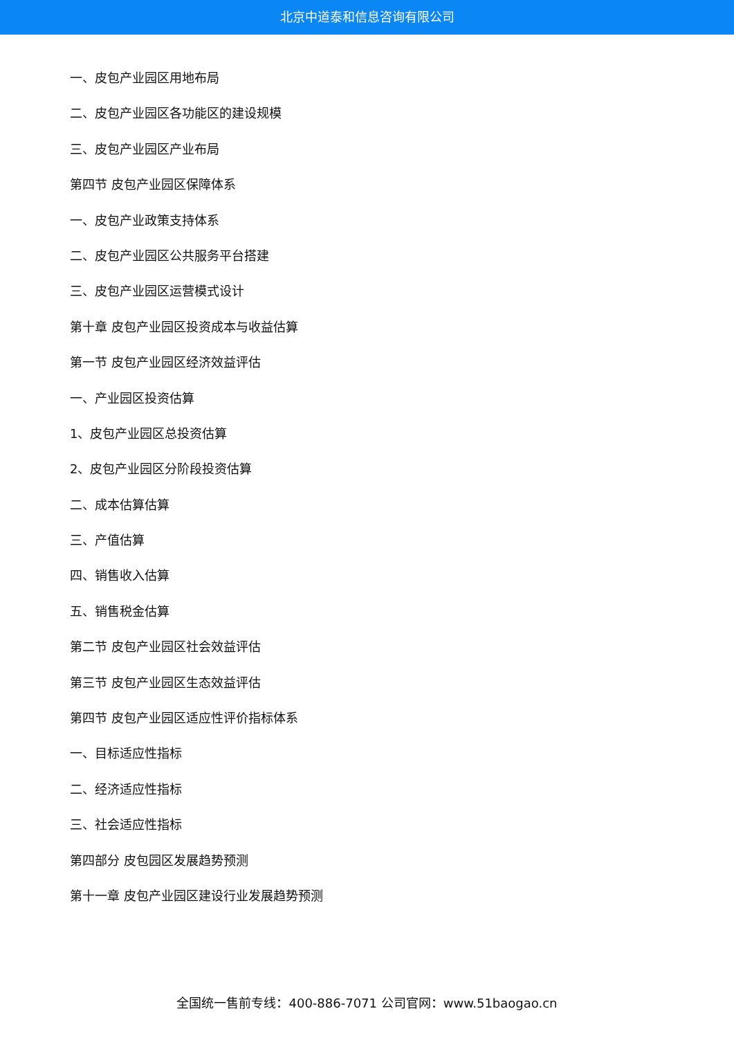北京中道泰和信息咨询有限公司
一、皮包产业园区用地布局
二、皮包产业园区各功能区的建设规模
三、皮包产业园区产业布局
第四节 皮包产业园区保障体系
一、皮包产业政策支持体系
二、皮包产业园区公共服务平台搭建
三、皮包产业园区运营模式设计
第十章 皮包产业园区投资成本与收益估算
第一节 皮包产业园区经济效益评估
一、产业园区投资估算
1、皮包产业园区总投资估算
2、皮包产业园区分阶段投资估算
二、成本估算估算
三、产值估算
四、销售收入估算
五、销售税金估算
第二节 皮包产业园区社会效益评估
第三节 皮包产业园区生态效益评估
第四节 皮包产业园区适应性评价指标体系
一、目标适应性指标
二、经济适应性指标
三、社会适应性指标
第四部分 皮包园区发展趋势预测
第十一章 皮包产业园区建设行业发展趋势预测
全国统一售前专线：400-886-7071 公司官网：www.51baogao.cn